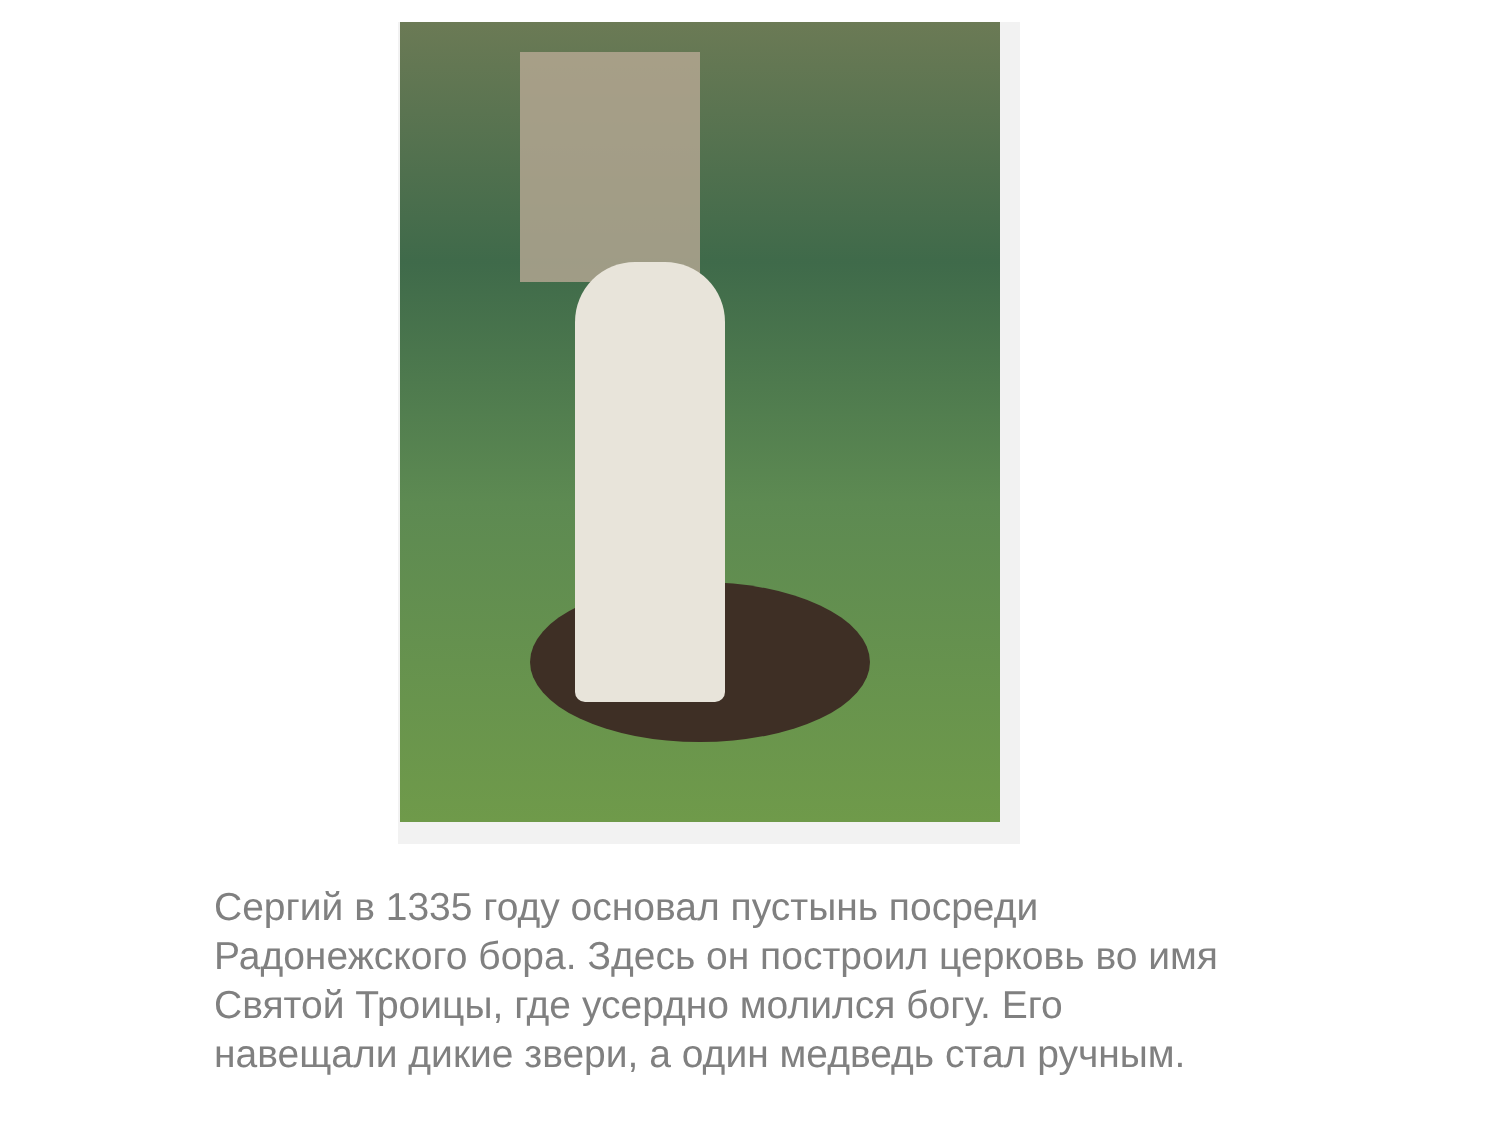Сергий в 1335 году основал пустынь посреди Радонежского бора. Здесь он построил церковь во имя Святой Троицы, где усердно молился богу. Его навещали дикие звери, а один медведь стал ручным.